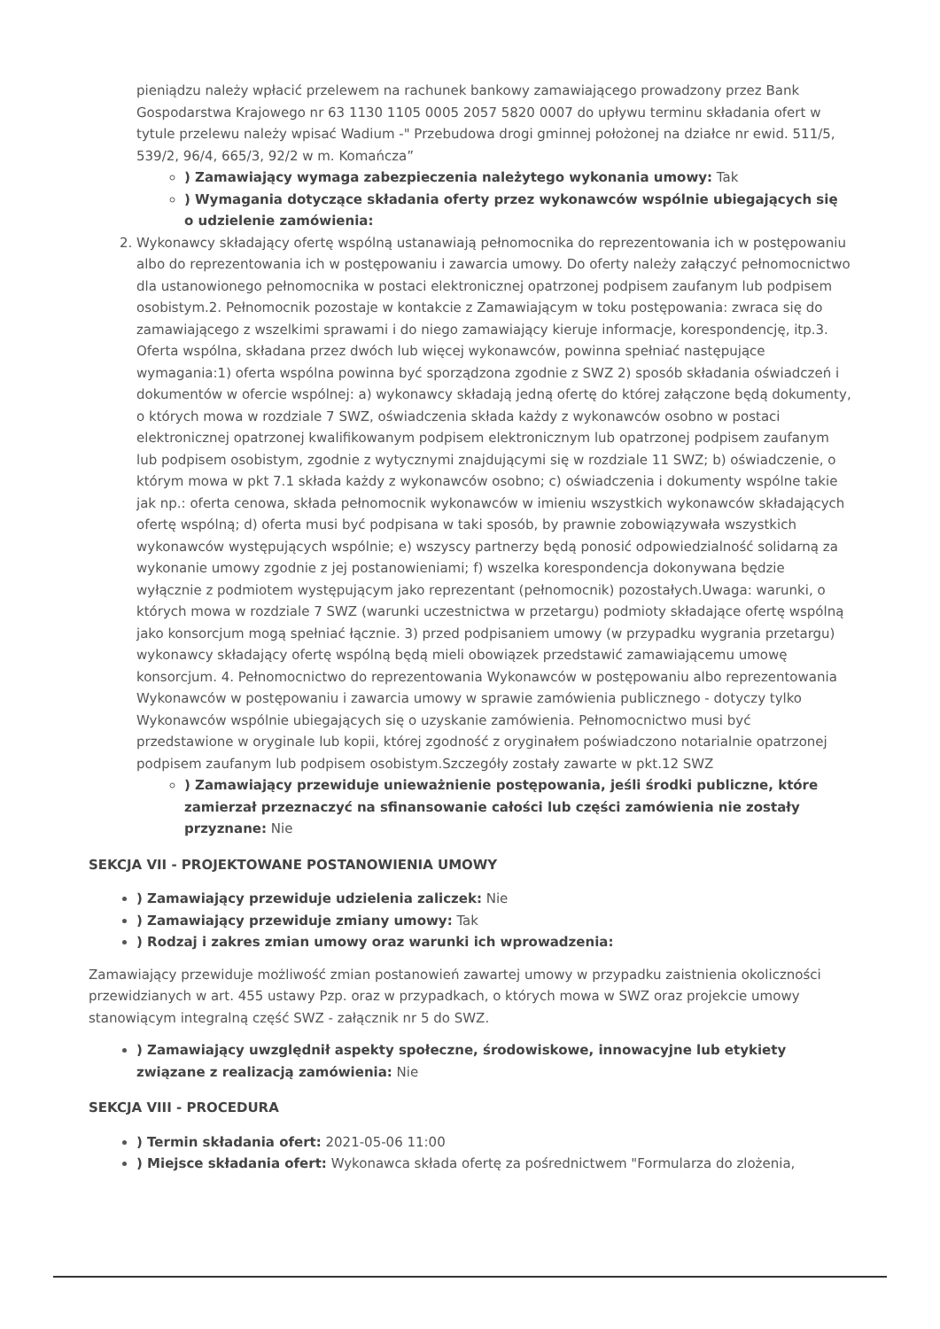pieniądzu należy wpłacić przelewem na rachunek bankowy zamawiającego prowadzony przez Bank Gospodarstwa Krajowego nr 63 1130 1105 0005 2057 5820 0007 do upływu terminu składania ofert w tytule przelewu należy wpisać Wadium -" Przebudowa drogi gminnej położonej na działce nr ewid. 511/5, 539/2, 96/4, 665/3, 92/2 w m. Komańcza”
) Zamawiający wymaga zabezpieczenia należytego wykonania umowy: Tak
) Wymagania dotyczące składania oferty przez wykonawców wspólnie ubiegających się o udzielenie zamówienia:
2. Wykonawcy składający ofertę wspólną ustanawiają pełnomocnika do reprezentowania ich w postępowaniu albo do reprezentowania ich w postępowaniu i zawarcia umowy. Do oferty należy załączyć pełnomocnictwo dla ustanowionego pełnomocnika w postaci elektronicznej opatrzonej podpisem zaufanym lub podpisem osobistym.2. Pełnomocnik pozostaje w kontakcie z Zamawiającym w toku postępowania: zwraca się do zamawiającego z wszelkimi sprawami i do niego zamawiający kieruje informacje, korespondencję, itp.3. Oferta wspólna, składana przez dwóch lub więcej wykonawców, powinna spełniać następujące wymagania:1) oferta wspólna powinna być sporządzona zgodnie z SWZ 2) sposób składania oświadczeń i dokumentów w ofercie wspólnej: a) wykonawcy składają jedną ofertę do której załączone będą dokumenty, o których mowa w rozdziale 7 SWZ, oświadczenia składa każdy z wykonawców osobno w postaci elektronicznej opatrzonej kwalifikowanym podpisem elektronicznym lub opatrzonej podpisem zaufanym lub podpisem osobistym, zgodnie z wytycznymi znajdującymi się w rozdziale 11 SWZ; b) oświadczenie, o którym mowa w pkt 7.1 składa każdy z wykonawców osobno; c) oświadczenia i dokumenty wspólne takie jak np.: oferta cenowa, składa pełnomocnik wykonawców w imieniu wszystkich wykonawców składających ofertę wspólną; d) oferta musi być podpisana w taki sposób, by prawnie zobowiązywała wszystkich wykonawców występujących wspólnie; e) wszyscy partnerzy będą ponosić odpowiedzialność solidarną za wykonanie umowy zgodnie z jej postanowieniami; f) wszelka korespondencja dokonywana będzie wyłącznie z podmiotem występującym jako reprezentant (pełnomocnik) pozostałych.Uwaga: warunki, o których mowa w rozdziale 7 SWZ (warunki uczestnictwa w przetargu) podmioty składające ofertę wspólną jako konsorcjum mogą spełniać łącznie. 3) przed podpisaniem umowy (w przypadku wygrania przetargu) wykonawcy składający ofertę wspólną będą mieli obowiązek przedstawić zamawiającemu umowę konsorcjum. 4. Pełnomocnictwo do reprezentowania Wykonawców w postępowaniu albo reprezentowania Wykonawców w postępowaniu i zawarcia umowy w sprawie zamówienia publicznego - dotyczy tylko Wykonawców wspólnie ubiegających się o uzyskanie zamówienia. Pełnomocnictwo musi być przedstawione w oryginale lub kopii, której zgodność z oryginałem poświadczono notarialnie opatrzonej podpisem zaufanym lub podpisem osobistym.Szczegóły zostały zawarte w pkt.12 SWZ
) Zamawiający przewiduje unieważnienie postępowania, jeśli środki publiczne, które zamierzał przeznaczyć na sfinansowanie całości lub części zamówienia nie zostały przyznane: Nie
SEKCJA VII - PROJEKTOWANE POSTANOWIENIA UMOWY
) Zamawiający przewiduje udzielenia zaliczek: Nie
) Zamawiający przewiduje zmiany umowy: Tak
) Rodzaj i zakres zmian umowy oraz warunki ich wprowadzenia:
Zamawiający przewiduje możliwość zmian postanowień zawartej umowy w przypadku zaistnienia okoliczności przewidzianych w art. 455 ustawy Pzp. oraz w przypadkach, o których mowa w SWZ oraz projekcie umowy stanowiącym integralną część SWZ - załącznik nr 5 do SWZ.
) Zamawiający uwzględnił aspekty społeczne, środowiskowe, innowacyjne lub etykiety związane z realizacją zamówienia: Nie
SEKCJA VIII - PROCEDURA
) Termin składania ofert: 2021-05-06 11:00
) Miejsce składania ofert: Wykonawca składa ofertę za pośrednictwem "Formularza do zlożenia,